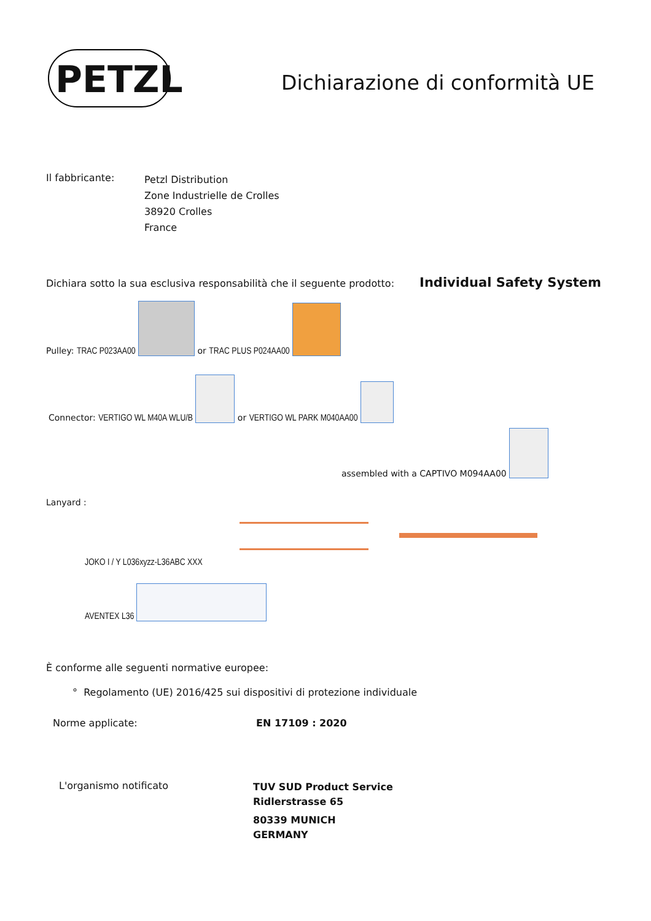PETZL Dichiarazione di conformità UE
Il fabbricante:
Petzl Distribution
Zone Industrielle de Crolles
38920 Crolles
France
Dichiara sotto la sua esclusiva responsabilità che il seguente prodotto: Individual Safety System
Pulley: TRAC P023AA00 or TRAC PLUS P024AA00
Connector: VERTIGO WL M40A WLU/B or VERTIGO WL PARK M040AA00
assembled with a CAPTIVO M094AA00
Lanyard :
JOKO I / Y L036xyzz-L36ABC XXX
AVENTEX L36
È conforme alle seguenti normative europee:
° Regolamento (UE) 2016/425 sui dispositivi di protezione individuale
Norme applicate: EN 17109 : 2020
L'organismo notificato
TUV SUD Product Service
Ridlerstrasse 65
80339 MUNICH
GERMANY